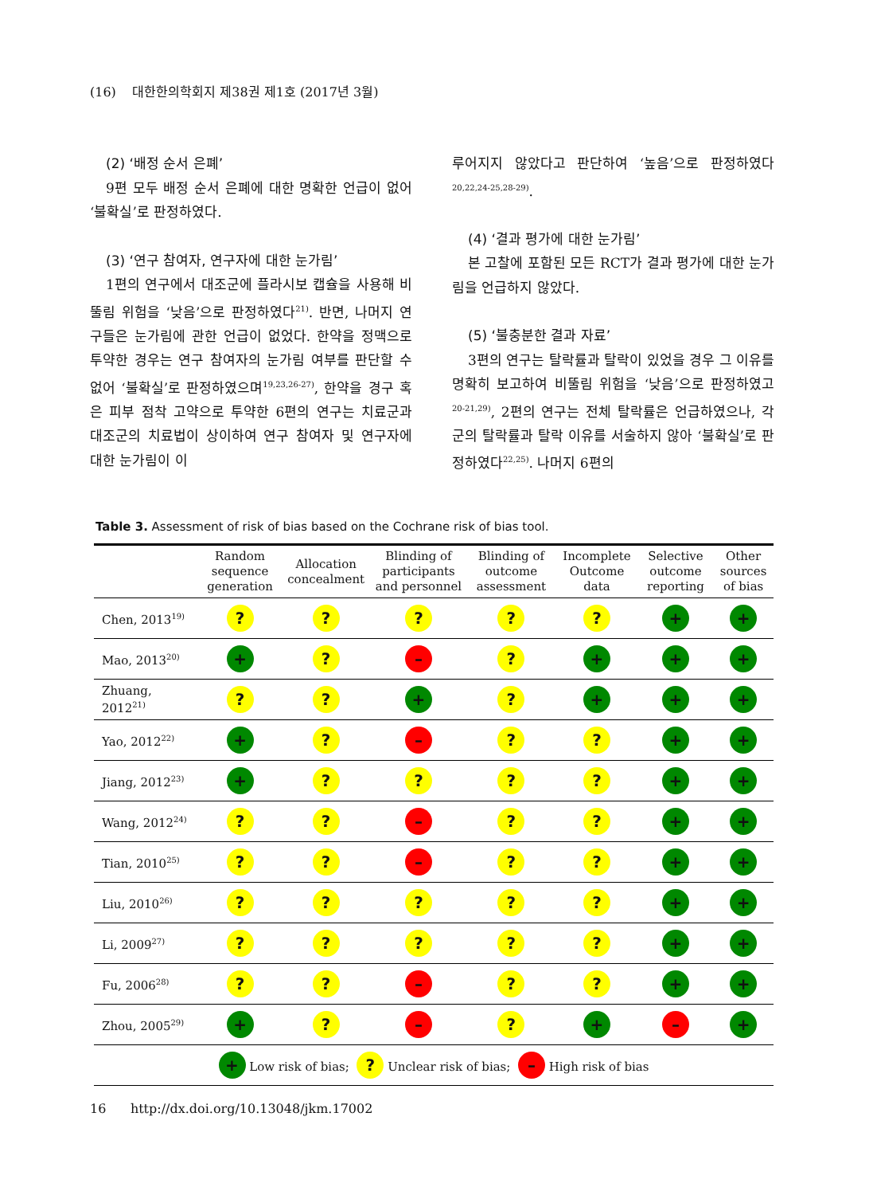(16) 대한한의학회지 제38권 제1호 (2017년 3월)
(2) ‘배정 순서 은폐’
9편 모두 배정 순서 은폐에 대한 명확한 언급이 없어 ‘불확실’로 판정하였다.
(3) ‘연구 참여자, 연구자에 대한 눈가림’
1편의 연구에서 대조군에 플라시보 캡슐을 사용해 비뚤림 위험을 ‘낮음’으로 판정하였다<sup>21)</sup>. 반면, 나머지 연구들은 눈가림에 관한 언급이 없었다. 한약을 정맥으로 투약한 경우는 연구 참여자의 눈가림 여부를 판단할 수 없어 ‘불확실’로 판정하였으며<sup>19,23,26-27)</sup>, 한약을 경구 혹은 피부 점착 고약으로 투약한 6편의 연구는 치료군과 대조군의 치료법이 상이하여 연구 참여자 및 연구자에 대한 눈가림이 이
루어지지 않았다고 판단하여 ‘높음’으로 판정하였다<sup>20,22,24-25,28-29)</sup>.
(4) ‘결과 평가에 대한 눈가림’
본 고찰에 포함된 모든 RCT가 결과 평가에 대한 눈가림을 언급하지 않았다.
(5) ‘불충분한 결과 자료’
3편의 연구는 탈락률과 탈락이 있었을 경우 그 이유를 명확히 보고하여 비뚤림 위험을 ‘낮음’으로 판정하였고<sup>20-21,29)</sup>, 2편의 연구는 전체 탈락률은 언급하였으나, 각 군의 탈락률과 탈락 이유를 서술하지 않아 ‘불확실’로 판정하였다<sup>22,25)</sup>. 나머지 6편의
Table 3. Assessment of risk of bias based on the Cochrane risk of bias tool.
| | Random sequence generation | Allocation concealment | Blinding of participants and personnel | Blinding of outcome assessment | Incomplete Outcome data | Selective outcome reporting | Other sources of bias |
| --- | --- | --- | --- | --- | --- | --- | --- |
| Chen, 2013<sup>19)</sup> | ? | ? | ? | ? | ? | + | + |
| Mao, 2013<sup>20)</sup> | + | ? | – | ? | + | + | + |
| Zhuang, 2012<sup>21)</sup> | ? | ? | + | ? | + | + | + |
| Yao, 2012<sup>22)</sup> | + | ? | – | ? | ? | + | + |
| Jiang, 2012<sup>23)</sup> | + | ? | ? | ? | ? | + | + |
| Wang, 2012<sup>24)</sup> | ? | ? | – | ? | ? | + | + |
| Tian, 2010<sup>25)</sup> | ? | ? | – | ? | ? | + | + |
| Liu, 2010<sup>26)</sup> | ? | ? | ? | ? | ? | + | + |
| Li, 2009<sup>27)</sup> | ? | ? | ? | ? | ? | + | + |
| Fu, 2006<sup>28)</sup> | ? | ? | – | ? | ? | + | + |
| Zhou, 2005<sup>29)</sup> | + | ? | – | ? | + | – | + |
| + Low risk of bias; ? Unclear risk of bias; – High risk of bias | | | | | | | |
16 http://dx.doi.org/10.13048/jkm.17002